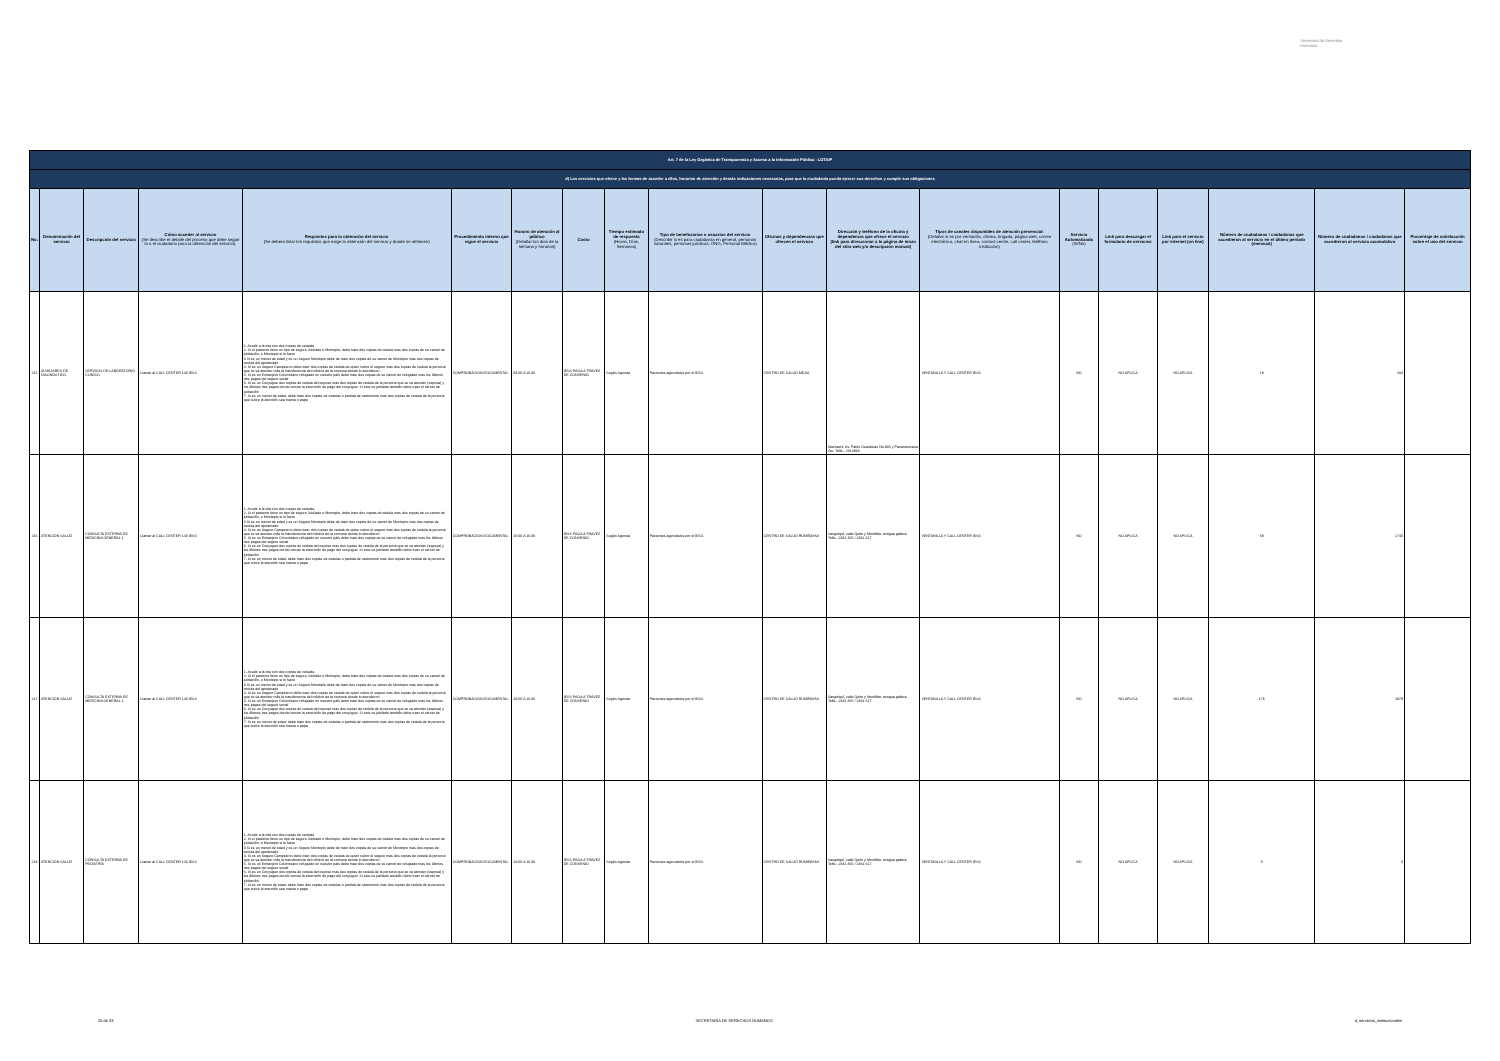Secretaría de Derechos Humanos
| Art. 7 de la Ley Orgánica de Transparencia y Acceso a la Información Pública - LOTAIP | | | | | | | | | | | | | | | | | | |
| d) Los servicios que ofrece y las formas de acceder a ellos, horarios de atención y demás indicaciones necesarias, para que la ciudadanía pueda ejercer sus derechos y cumplir sus obligaciones | | | | | | | | | | | | | | | | | | |
| No. | Denominación del servicio | Descripción del servicio | Cómo acceder al servicio (Se describe el detalle del proceso que debe seguir la o el ciudadano para la obtención del servicio). | Requisitos para la obtención del servicio (Se deberá listar los requisitos que exige la obtención del servicio y donde se obtienen) | Procedimiento interno que sigue el servicio | Horario de atención al público (Detallar los días de la semana y horarios) | Costo | Tiempo estimado de respuesta (Horas, Días, Semanas) | Tipo de beneficiarios o usuarios del servicio (Describir si es para ciudadanía en general, personas naturales, personas jurídicas, ONG, Personal Médico) | Oficinas y dependencias que ofrecen el servicio | Dirección y teléfono de la oficina y dependencia que ofrece el servicio (link para direccionar a la página de inicio del sitio web y/o descripción manual) | Tipos de canales disponibles de atención presencial: (Detallar si es por ventanilla, oficina, brigada, página web, correo electrónico, chat en línea, contact center, call center, teléfono institución) | Servicio Automatizado (Si/No) | Link para descargar el formulario de servicios | Link para el servicio por internet (on line) | Número de ciudadanos / ciudadanas que accedieron al servicio en el último período (mensual) | Número de ciudadanos / ciudadanas que accedieron al servicio acumulativo | Porcentaje de satisfacción sobre el uso del servicio |
| 215 | AUXILIARES DE DIAGNÓSTICO | SERVICIO DE LABORATORIO CLÍNICO | Llamar al CALL CENTER 140 IESS | 1. Acudir a la cita con dos copias de cedulas 2. Si el paciente tiene un tipo de seguro Jubilado o Montepio, debe traer dos copias de cedula mas dos copias de su carnet de jubilación, o Montepio si lo fuere 3 Si es un menor de edad y es un Seguro Montepio debe de traer dos copias de su carnet de Montepio mas dos copias de cedula del apoderado 4. Si es un Seguro Campesino debe traer dos copias de cedula de quien cubre el seguro mas dos copias de cedula la persona que se va atender más la transferencia del médico de la comuna donde lo atendieron. 5. Si es un Extranjero Colombiano refugiado en nuestro país debe traer dos copias de su carnet de refugiado mas los últimos tres pagos del seguro social 6. Si es un Conyugue dos copias de cedula del esposo mas dos copias de cedula de la persona que se va atender (esposa) y los últimos tres pagos donde conste la extensión de pago del conyugue. Si este es jubilado también debe traer el carnet de jubilación 7. Si es un menor de edad, debe traer dos copias de cedulas o partida de nacimiento mas dos copias de cedula de la persona que cubre la atención sea mama o papa | COMPROBACIÓN DOCUMENTAL | 08:00 A 16:30 | IESS PAGA A TRAVEZ DE CONVENIO | Según Agenda | Pacientes agendados por el IESS | CENTRO DE SALUD MEJIA | Machachi, Av. Pablo Guarderas No.935 y Panamericana Sur. Telfs.: 2314818. | VENTANILLA Y CALL CENTER IESS | NO | NO APLICA | NO APLICA | 19 | 204 | |
| 216 | ATENCIÓN SALUD | CONSULTA EXTERNA DE MEDICINA GENERAL 1 | Llamar al CALL CENTER 140 IESS | 1. Acudir a la cita con dos copias de cedulas 2. Si el paciente tiene un tipo de seguro Jubilado o Montepio, debe traer dos copias de cedula mas dos copias de su carnet de jubilación, o Montepio si lo fuere 3 Si es un menor de edad y es un Seguro Montepio debe de traer dos copias de su carnet de Montepio mas dos copias de cedula del apoderado 4. Si es un Seguro Campesino debe traer dos copias de cedula de quien cubre el seguro mas dos copias de cedula la persona que se va atender más la transferencia del médico de la comuna donde lo atendieron. 5. Si es un Extranjero Colombiano refugiado en nuestro país debe traer dos copias de su carnet de refugiado mas los últimos tres pagos del seguro social 6. Si es un Conyugue dos copias de cedula del esposo mas dos copias de cedula de la persona que se va atender (esposa) y los últimos tres pagos donde conste la extensión de pago del conyugue. Si este es jubilado también debe traer el carnet de jubilación 7. Si es un menor de edad, debe traer dos copias de cedulas o partida de nacimiento mas dos copias de cedula de la persona que cubre la atención sea mama o papa | COMPROBACIÓN DOCUMENTAL | 10:00 A 16:30 | IESS PAGA A TRAVEZ DE CONVENIO | Según Agenda | Pacientes agendados por el IESS | CENTRO DE SALUD RUMIÑAHUI | Sangolquí, calle Quito y Montúfar, antigua gallera. Telfs.:-2331 365 / 2331 617. | VENTANILLA Y CALL CENTER IESS | NO | NO APLICA | NO APLICA | 58 | 1740 | |
| 217 | ATENCIÓN SALUD | CONSULTA EXTERNA DE MEDICINA GENERAL 2 | Llamar al CALL CENTER 140 IESS | 1. Acudir a la cita con dos copias de cedulas 2. Si el paciente tiene un tipo de seguro Jubilado o Montepio, debe traer dos copias de cedula mas dos copias de su carnet de jubilación, o Montepio si lo fuere 3 Si es un menor de edad y es un Seguro Montepio debe de traer dos copias de su carnet de Montepio mas dos copias de cedula del apoderado 4. Si es un Seguro Campesino debe traer dos copias de cedula de quien cubre el seguro mas dos copias de cedula la persona que se va atender más la transferencia del médico de la comuna donde lo atendieron. 5. Si es un Extranjero Colombiano refugiado en nuestro país debe traer dos copias de su carnet de refugiado mas los últimos tres pagos del seguro social 6. Si es un Conyugue dos copias de cedula del esposo mas dos copias de cedula de la persona que se va atender (esposa) y los últimos tres pagos donde conste la extensión de pago del conyugue. Si este es jubilado también debe traer el carnet de jubilación 7. Si es un menor de edad, debe traer dos copias de cedulas o partida de nacimiento mas dos copias de cedula de la persona que cubre la atención sea mama o papa | COMPROBACIÓN DOCUMENTAL | 10:00 A 16:30 | IESS PAGA A TRAVEZ DE CONVENIO | Según Agenda | Pacientes agendados por el IESS | CENTRO DE SALUD RUMIÑAHUI | Sangolquí, calle Quito y Montúfar, antigua gallera. Telfs.:-2331 365 / 2331 617. | VENTANILLA Y CALL CENTER IESS | NO | NO APLICA | NO APLICA | 176 | 1878 | |
| 218 | ATENCIÓN SALUD | CONSULTA EXTERNA DE PEDIATRÍA | Llamar al CALL CENTER 140 IESS | 1. Acudir a la cita con dos copias de cedulas 2. Si el paciente tiene un tipo de seguro Jubilado o Montepio, debe traer dos copias de cedula mas dos copias de su carnet de jubilación, o Montepio si lo fuere 3 Si es un menor de edad y es un Seguro Montepio debe de traer dos copias de su carnet de Montepio mas dos copias de cedula del apoderado 4. Si es un Seguro Campesino debe traer dos copias de cedula de quien cubre el seguro mas dos copias de cedula la persona que se va atender más la transferencia del médico de la comuna donde lo atendieron. 5. Si es un Extranjero Colombiano refugiado en nuestro país debe traer dos copias de su carnet de refugiado mas los últimos tres pagos del seguro social 6. Si es un Conyugue dos copias de cedula del esposo mas dos copias de cedula de la persona que se va atender (esposa) y los últimos tres pagos donde conste la extensión de pago del conyugue. Si este es jubilado también debe traer el carnet de jubilación 7. Si es un menor de edad, debe traer dos copias de cedulas o partida de nacimiento mas dos copias de cedula de la persona que cubre la atención sea mama o papa | COMPROBACIÓN DOCUMENTAL | 10:00 A 16:30 | IESS PAGA A TRAVEZ DE CONVENIO | Según Agenda | Pacientes agendados por el IESS | CENTRO DE SALUD RUMIÑAHUI | Sangolquí, calle Quito y Montúfar, antigua gallera. Telfs.:-2331 365 / 2331 617. | VENTANILLA Y CALL CENTER IESS | NO | NO APLICA | NO APLICA | 0 | 0 | |
25 de 33 SECRETARÍA DE DERECHOS HUMANOS d_servicios_institucionales